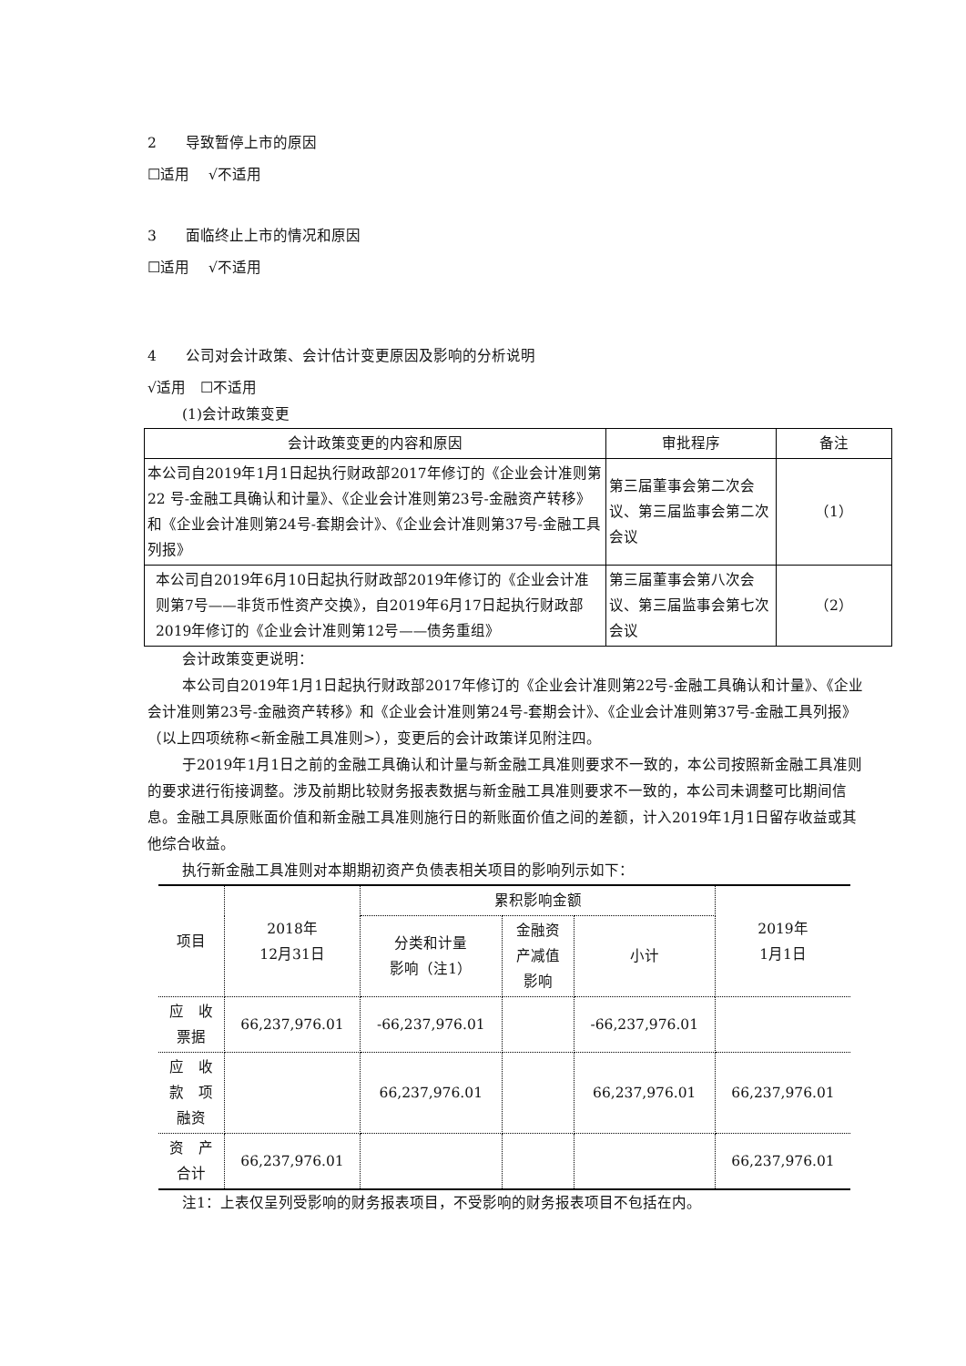2　　导致暂停上市的原因
☐适用　 √不适用
3　　面临终止上市的情况和原因
☐适用　 √不适用
4　　公司对会计政策、会计估计变更原因及影响的分析说明
√适用　☐不适用
(1)会计政策变更
| 会计政策变更的内容和原因 | 审批程序 | 备注 |
| 本公司自2019年1月1日起执行财政部2017年修订的《企业会计准则第 22 号-金融工具确认和计量》、《企业会计准则第23号-金融资产转移》和《企业会计准则第24号-套期会计》、《企业会计准则第37号-金融工具列报》 | 第三届董事会第二次会议、第三届监事会第二次会议 | （1） |
| 本公司自2019年6月10日起执行财政部2019年修订的《企业会计准则第7号——非货币性资产交换》，自2019年6月17日起执行财政部2019年修订的《企业会计准则第12号——债务重组》 | 第三届董事会第八次会议、第三届监事会第七次会议 | （2） |
会计政策变更说明：
本公司自2019年1月1日起执行财政部2017年修订的《企业会计准则第22号-金融工具确认和计量》、《企业会计准则第23号-金融资产转移》和《企业会计准则第24号-套期会计》、《企业会计准则第37号-金融工具列报》（以上四项统称<新金融工具准则>），变更后的会计政策详见附注四。
于2019年1月1日之前的金融工具确认和计量与新金融工具准则要求不一致的，本公司按照新金融工具准则的要求进行衔接调整。涉及前期比较财务报表数据与新金融工具准则要求不一致的，本公司未调整可比期间信息。金融工具原账面价值和新金融工具准则施行日的新账面价值之间的差额，计入2019年1月1日留存收益或其他综合收益。
执行新金融工具准则对本期期初资产负债表相关项目的影响列示如下：
| 项目 | 2018年 12月31日 | 累积影响金额 | | | 2019年 1月1日 |
| | | 分类和计量 影响（注1） | 金融资 产减值 影响 | 小计 | |
| 应 收 票据 | 66,237,976.01 | -66,237,976.01 | | -66,237,976.01 | |
| 应 收 款 项 融资 | | 66,237,976.01 | | 66,237,976.01 | 66,237,976.01 |
| 资 产 合计 | 66,237,976.01 | | | | 66,237,976.01 |
注1：上表仅呈列受影响的财务报表项目，不受影响的财务报表项目不包括在内。